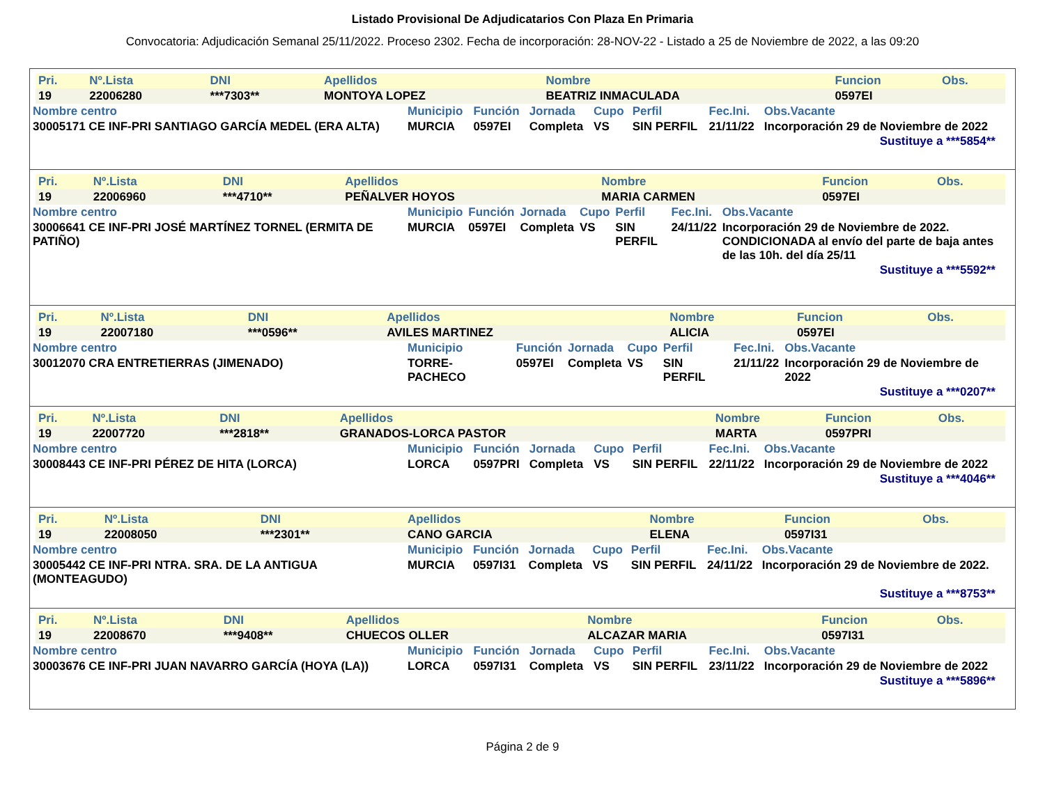Listado Provisional De Adjudicatarios Con Plaza En Primaria
Convocatoria: Adjudicación Semanal 25/11/2022. Proceso 2302. Fecha de incorporación: 28-NOV-22 - Listado a 25 de Noviembre de 2022, a las 09:20
| Pri. | Nº.Lista | DNI | Apellidos | Nombre | Funcion | Obs. |
| --- | --- | --- | --- | --- | --- | --- |
| 19 | 22006280 | ***7303** | MONTOYA LOPEZ | BEATRIZ INMACULADA | 0597EI | |
| Nombre centro | Municipio | Función | Jornada | Cupo | Perfil | Fec.Ini. | Obs.Vacante |
| --- | --- | --- | --- | --- | --- | --- | --- |
| 30005171 CE INF-PRI SANTIAGO GARCÍA MEDEL (ERA ALTA) | MURCIA | 0597EI | Completa | VS | SIN PERFIL | 21/11/22 | Incorporación 29 de Noviembre de 2022 |
Sustituye a ***5854**
| Pri. | Nº.Lista | DNI | Apellidos | Nombre | Funcion | Obs. |
| --- | --- | --- | --- | --- | --- | --- |
| 19 | 22006960 | ***4710** | PEÑALVER HOYOS | MARIA CARMEN | 0597EI | |
| Nombre centro | Municipio | Función | Jornada | Cupo | Perfil | Fec.Ini. | Obs.Vacante |
| --- | --- | --- | --- | --- | --- | --- | --- |
| 30006641 CE INF-PRI JOSÉ MARTÍNEZ TORNEL (ERMITA DE PATIÑO) | MURCIA | 0597EI | Completa | VS | SIN PERFIL | 24/11/22 | Incorporación 29 de Noviembre de 2022. CONDICIONADA al envío del parte de baja antes de las 10h. del día 25/11 |
Sustituye a ***5592**
| Pri. | Nº.Lista | DNI | Apellidos | Nombre | Funcion | Obs. |
| --- | --- | --- | --- | --- | --- | --- |
| 19 | 22007180 | ***0596** | AVILES MARTINEZ | ALICIA | 0597EI | |
| Nombre centro | Municipio | Función | Jornada | Cupo | Perfil | Fec.Ini. | Obs.Vacante |
| --- | --- | --- | --- | --- | --- | --- | --- |
| 30012070 CRA ENTRETIERRAS (JIMENADO) | TORRE-PACHECO | 0597EI | Completa | VS | SIN PERFIL | 21/11/22 | Incorporación 29 de Noviembre de 2022 |
Sustituye a ***0207**
| Pri. | Nº.Lista | DNI | Apellidos | Nombre | Funcion | Obs. |
| --- | --- | --- | --- | --- | --- | --- |
| 19 | 22007720 | ***2818** | GRANADOS-LORCA PASTOR | MARTA | 0597PRI | |
| Nombre centro | Municipio | Función | Jornada | Cupo | Perfil | Fec.Ini. | Obs.Vacante |
| --- | --- | --- | --- | --- | --- | --- | --- |
| 30008443 CE INF-PRI PÉREZ DE HITA (LORCA) | LORCA | 0597PRI | Completa | VS | SIN PERFIL | 22/11/22 | Incorporación 29 de Noviembre de 2022 |
Sustituye a ***4046**
| Pri. | Nº.Lista | DNI | Apellidos | Nombre | Funcion | Obs. |
| --- | --- | --- | --- | --- | --- | --- |
| 19 | 22008050 | ***2301** | CANO GARCIA | ELENA | 0597I31 | |
| Nombre centro | Municipio | Función | Jornada | Cupo | Perfil | Fec.Ini. | Obs.Vacante |
| --- | --- | --- | --- | --- | --- | --- | --- |
| 30005442 CE INF-PRI NTRA. SRA. DE LA ANTIGUA (MONTEAGUDO) | MURCIA | 0597I31 | Completa | VS | SIN PERFIL | 24/11/22 | Incorporación 29 de Noviembre de 2022. |
Sustituye a ***8753**
| Pri. | Nº.Lista | DNI | Apellidos | Nombre | Funcion | Obs. |
| --- | --- | --- | --- | --- | --- | --- |
| 19 | 22008670 | ***9408** | CHUECOS OLLER | ALCAZAR MARIA | 0597I31 | |
| Nombre centro | Municipio | Función | Jornada | Cupo | Perfil | Fec.Ini. | Obs.Vacante |
| --- | --- | --- | --- | --- | --- | --- | --- |
| 30003676 CE INF-PRI JUAN NAVARRO GARCÍA (HOYA (LA)) | LORCA | 0597I31 | Completa | VS | SIN PERFIL | 23/11/22 | Incorporación 29 de Noviembre de 2022 |
Sustituye a ***5896**
Página 2 de 9